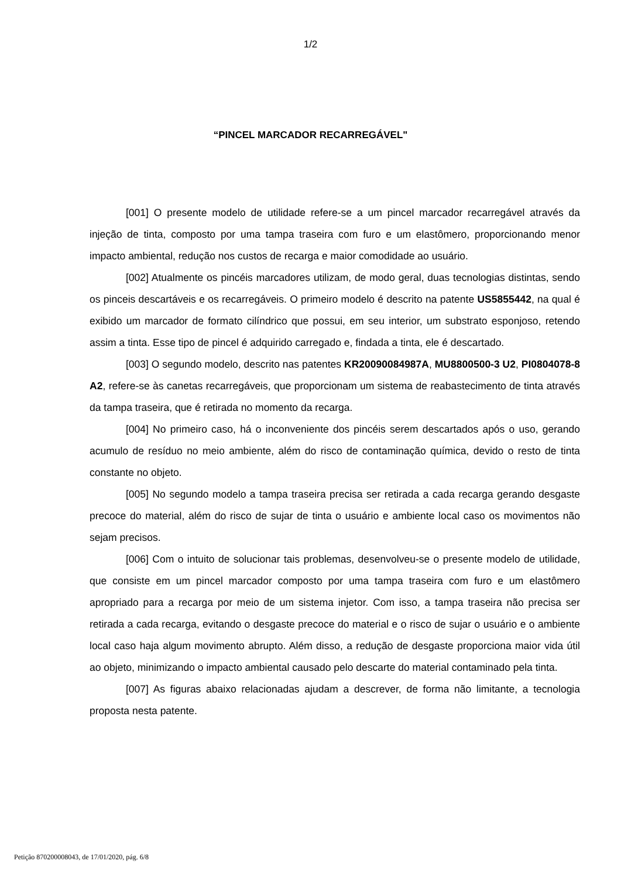1/2
“PINCEL MARCADOR RECARREGÁVEL"
[001] O presente modelo de utilidade refere-se a um pincel marcador recarregável através da injeção de tinta, composto por uma tampa traseira com furo e um elastômero, proporcionando menor impacto ambiental, redução nos custos de recarga e maior comodidade ao usuário.
[002] Atualmente os pincéis marcadores utilizam, de modo geral, duas tecnologias distintas, sendo os pinceis descartáveis e os recarregáveis. O primeiro modelo é descrito na patente US5855442, na qual é exibido um marcador de formato cilíndrico que possui, em seu interior, um substrato esponjoso, retendo assim a tinta. Esse tipo de pincel é adquirido carregado e, findada a tinta, ele é descartado.
[003] O segundo modelo, descrito nas patentes KR20090084987A, MU8800500-3 U2, PI0804078-8 A2, refere-se às canetas recarregáveis, que proporcionam um sistema de reabastecimento de tinta através da tampa traseira, que é retirada no momento da recarga.
[004] No primeiro caso, há o inconveniente dos pincéis serem descartados após o uso, gerando acumulo de resíduo no meio ambiente, além do risco de contaminação química, devido o resto de tinta constante no objeto.
[005] No segundo modelo a tampa traseira precisa ser retirada a cada recarga gerando desgaste precoce do material, além do risco de sujar de tinta o usuário e ambiente local caso os movimentos não sejam precisos.
[006] Com o intuito de solucionar tais problemas, desenvolveu-se o presente modelo de utilidade, que consiste em um pincel marcador composto por uma tampa traseira com furo e um elastômero apropriado para a recarga por meio de um sistema injetor. Com isso, a tampa traseira não precisa ser retirada a cada recarga, evitando o desgaste precoce do material e o risco de sujar o usuário e o ambiente local caso haja algum movimento abrupto. Além disso, a redução de desgaste proporciona maior vida útil ao objeto, minimizando o impacto ambiental causado pelo descarte do material contaminado pela tinta.
[007] As figuras abaixo relacionadas ajudam a descrever, de forma não limitante, a tecnologia proposta nesta patente.
Petição 870200008043, de 17/01/2020, pág. 6/8